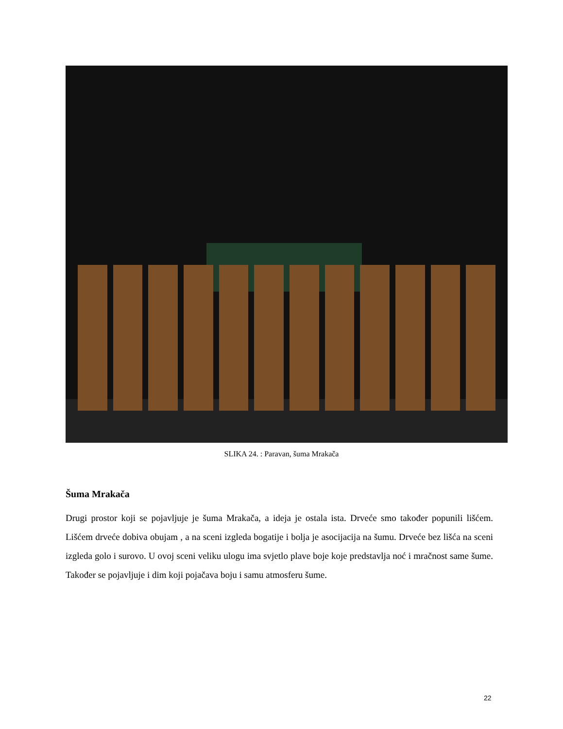SLIKA 24. : Paravan, šuma Mrakača
Šuma Mrakača
Drugi prostor koji se pojavljuje je šuma Mrakača, a ideja je ostala ista. Drveće smo također popunili lišćem. Lišćem drveće dobiva obujam , a na sceni izgleda bogatije i bolja je asocijacija na šumu. Drveće bez lišća na sceni izgleda golo i surovo. U ovoj sceni veliku ulogu ima svjetlo plave boje koje predstavlja noć i mračnost same šume. Također se pojavljuje i dim koji pojačava boju i samu atmosferu šume.
22